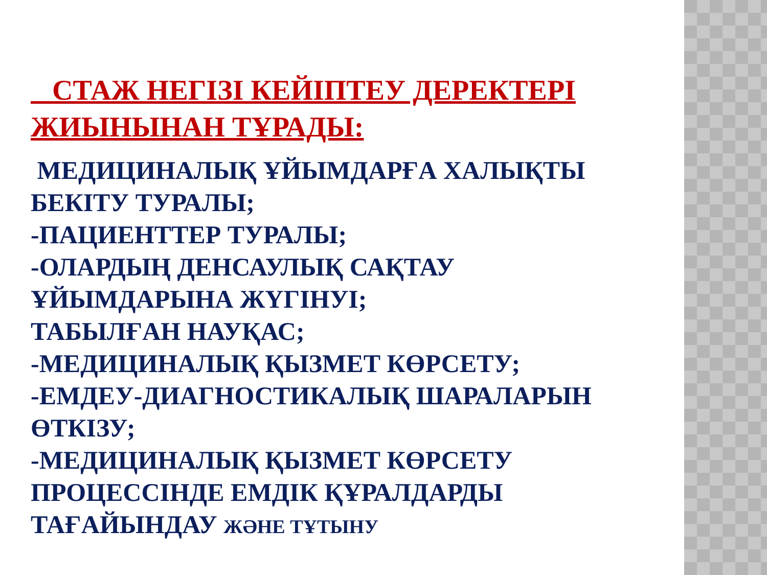СТАЖ НЕГІЗІ КЕЙІПТЕУ ДЕРЕКТЕРІ ЖИЫНЫНАН ТҰРАДЫ:
МЕДИЦИНАЛЫҚ ҰЙЫМДАРҒА ХАЛЫҚТЫ БЕКІТУ ТУРАЛЫ;
-ПАЦИЕНТТЕР ТУРАЛЫ;
-ОЛАРДЫҢ ДЕНСАУЛЫҚ САҚТАУ ҰЙЫМДАРЫНА ЖҮГІНУІ;
ТАБЫЛҒАН НАУҚАС;
-МЕДИЦИНАЛЫҚ ҚЫЗМЕТ КӨРСЕТУ;
-ЕМДЕУ-ДИАГНОСТИКАЛЫҚ ШАРАЛАРЫН ӨТКІЗУ;
-МЕДИЦИНАЛЫҚ ҚЫЗМЕТ КӨРСЕТУ ПРОЦЕССІНДЕ ЕМДІК ҚҰРАЛДАРДЫ ТАҒАЙЫНДАУ ЖӘНЕ ТҰТЫНУ